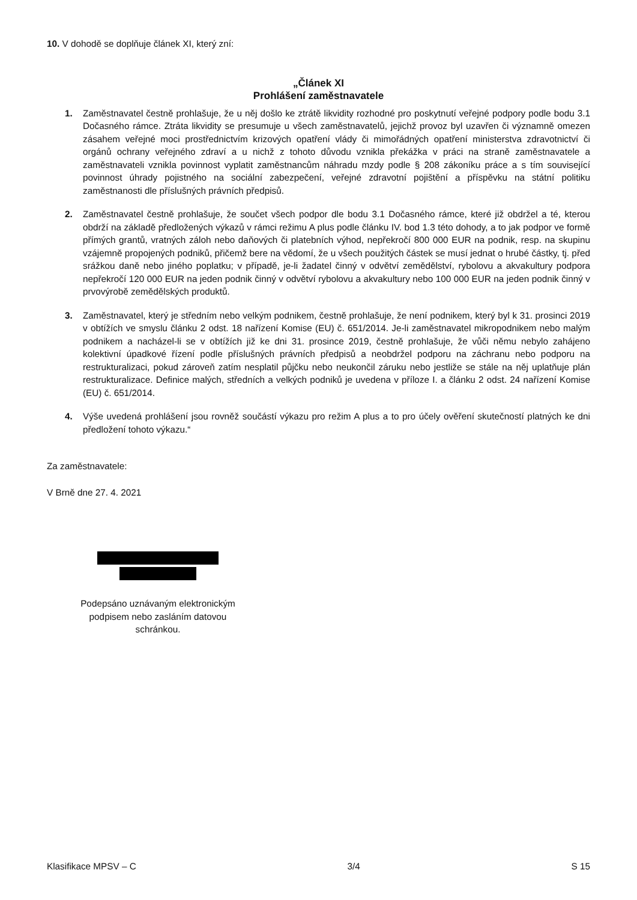10. V dohodě se doplňuje článek XI, který zní:
„Článek XI
Prohlášení zaměstnavatele
1. Zaměstnavatel čestně prohlašuje, že u něj došlo ke ztrátě likvidity rozhodné pro poskytnutí veřejné podpory podle bodu 3.1 Dočasného rámce. Ztráta likvidity se presumuje u všech zaměstnavatelů, jejichž provoz byl uzavřen či významně omezen zásahem veřejné moci prostřednictvím krizových opatření vlády či mimořádných opatření ministerstva zdravotnictví či orgánů ochrany veřejného zdraví a u nichž z tohoto důvodu vznikla překážka v práci na straně zaměstnavatele a zaměstnavateli vznikla povinnost vyplatit zaměstnancům náhradu mzdy podle § 208 zákoníku práce a s tím související povinnost úhrady pojistného na sociální zabezpečení, veřejné zdravotní pojištění a příspěvku na státní politiku zaměstnanosti dle příslušných právních předpisů.
2. Zaměstnavatel čestně prohlašuje, že součet všech podpor dle bodu 3.1 Dočasného rámce, které již obdržel a té, kterou obdrží na základě předložených výkazů v rámci režimu A plus podle článku IV. bod 1.3 této dohody, a to jak podpor ve formě přímých grantů, vratných záloh nebo daňových či platebních výhod, nepřekročí 800 000 EUR na podnik, resp. na skupinu vzájemně propojených podniků, přičemž bere na vědomí, že u všech použitých částek se musí jednat o hrubé částky, tj. před srážkou daně nebo jiného poplatku; v případě, je-li žadatel činný v odvětví zemědělství, rybolovu a akvakultury podpora nepřekročí 120 000 EUR na jeden podnik činný v odvětví rybolovu a akvakultury nebo 100 000 EUR na jeden podnik činný v prvovýrobě zemědělských produktů.
3. Zaměstnavatel, který je středním nebo velkým podnikem, čestně prohlašuje, že není podnikem, který byl k 31. prosinci 2019 v obtížích ve smyslu článku 2 odst. 18 nařízení Komise (EU) č. 651/2014. Je-li zaměstnavatel mikropodnikem nebo malým podnikem a nacházel-li se v obtížích již ke dni 31. prosince 2019, čestně prohlašuje, že vůči němu nebylo zahájeno kolektivní úpadkové řízení podle příslušných právních předpisů a neobdržel podporu na záchranu nebo podporu na restrukturalizaci, pokud zároveň zatím nesplatil půjčku nebo neukončil záruku nebo jestliže se stále na něj uplatňuje plán restrukturalizace. Definice malých, středních a velkých podniků je uvedena v příloze I. a článku 2 odst. 24 nařízení Komise (EU) č. 651/2014.
4. Výše uvedená prohlášení jsou rovněž součástí výkazu pro režim A plus a to pro účely ověření skutečností platných ke dni předložení tohoto výkazu.“
Za zaměstnavatele:
V Brně dne 27. 4. 2021
Podepsáno uznávaným elektronickým podpisem nebo zasláním datovou schránkou.
Klasifikace MPSV – C 3/4 S 15